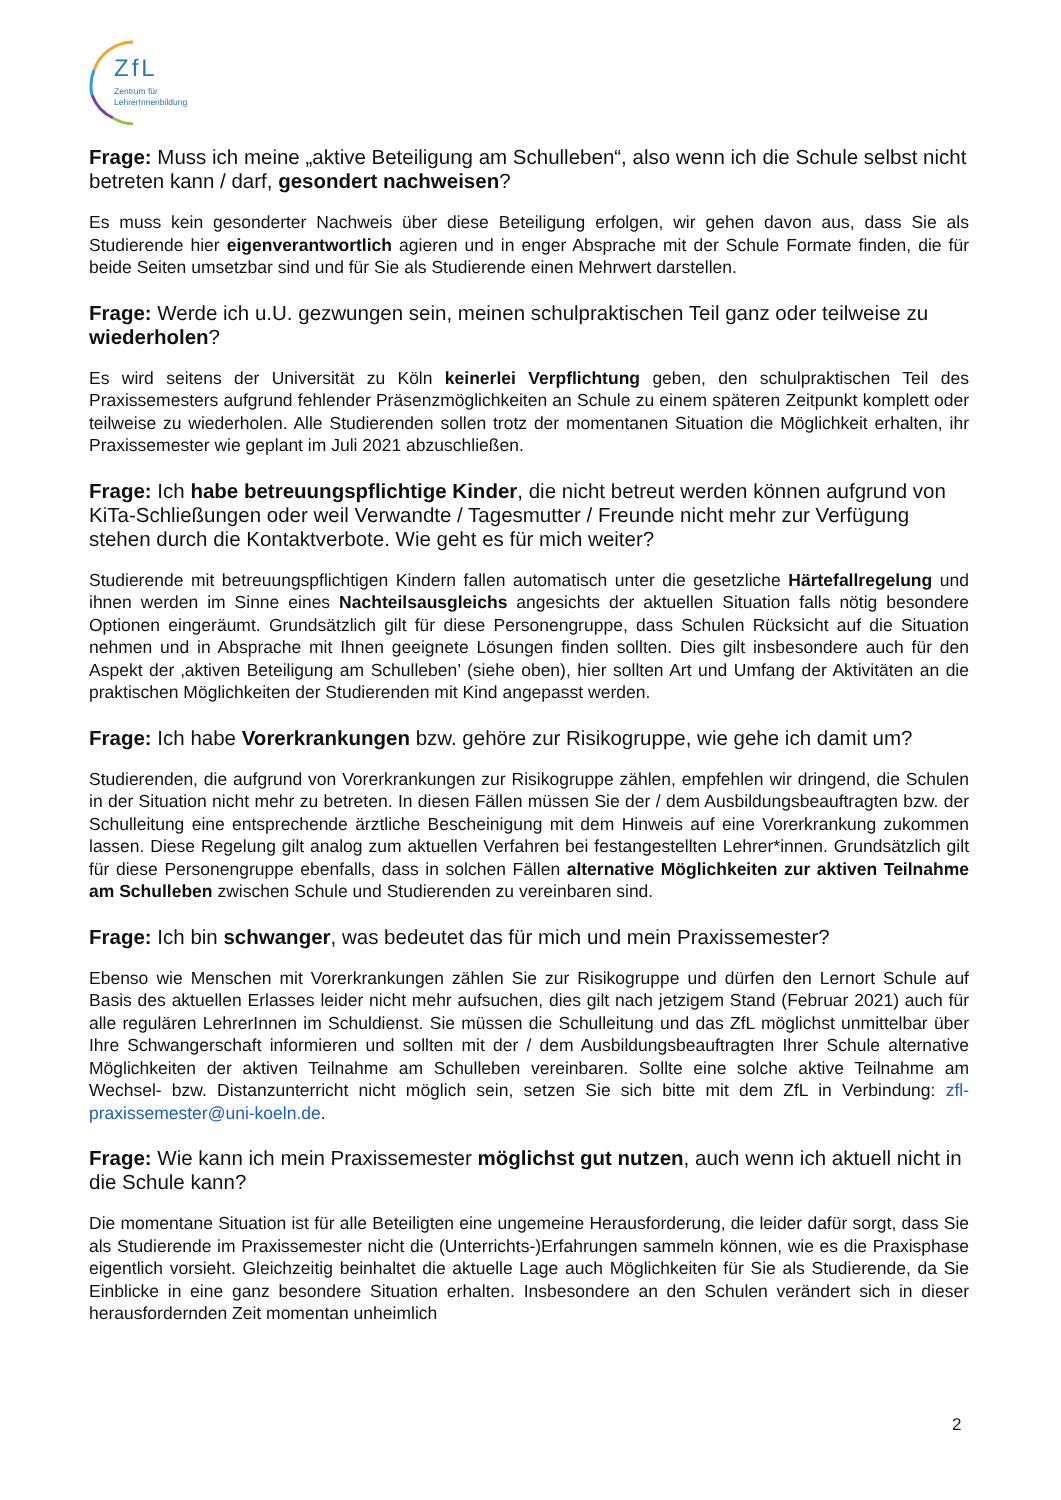ZfL
Zentrum für LehrerInnenbildung
Frage: Muss ich meine „aktive Beteiligung am Schulleben“, also wenn ich die Schule selbst nicht betreten kann / darf, gesondert nachweisen?
Es muss kein gesonderter Nachweis über diese Beteiligung erfolgen, wir gehen davon aus, dass Sie als Studierende hier eigenverantwortlich agieren und in enger Absprache mit der Schule Formate finden, die für beide Seiten umsetzbar sind und für Sie als Studierende einen Mehrwert darstellen.
Frage: Werde ich u.U. gezwungen sein, meinen schulpraktischen Teil ganz oder teilweise zu wiederholen?
Es wird seitens der Universität zu Köln keinerlei Verpflichtung geben, den schulpraktischen Teil des Praxissemesters aufgrund fehlender Präsenzmöglichkeiten an Schule zu einem späteren Zeitpunkt komplett oder teilweise zu wiederholen. Alle Studierenden sollen trotz der momentanen Situation die Möglichkeit erhalten, ihr Praxissemester wie geplant im Juli 2021 abzuschließen.
Frage: Ich habe betreuungspflichtige Kinder, die nicht betreut werden können aufgrund von KiTa-Schließungen oder weil Verwandte / Tagesmutter / Freunde nicht mehr zur Verfügung stehen durch die Kontaktverbote. Wie geht es für mich weiter?
Studierende mit betreuungspflichtigen Kindern fallen automatisch unter die gesetzliche Härtefallregelung und ihnen werden im Sinne eines Nachteilsausgleichs angesichts der aktuellen Situation falls nötig besondere Optionen eingeräumt. Grundsätzlich gilt für diese Personengruppe, dass Schulen Rücksicht auf die Situation nehmen und in Absprache mit Ihnen geeignete Lösungen finden sollten. Dies gilt insbesondere auch für den Aspekt der ‚aktiven Beteiligung am Schulleben’ (siehe oben), hier sollten Art und Umfang der Aktivitäten an die praktischen Möglichkeiten der Studierenden mit Kind angepasst werden.
Frage: Ich habe Vorerkrankungen bzw. gehöre zur Risikogruppe, wie gehe ich damit um?
Studierenden, die aufgrund von Vorerkrankungen zur Risikogruppe zählen, empfehlen wir dringend, die Schulen in der Situation nicht mehr zu betreten. In diesen Fällen müssen Sie der / dem Ausbildungsbeauftragten bzw. der Schulleitung eine entsprechende ärztliche Bescheinigung mit dem Hinweis auf eine Vorerkrankung zukommen lassen. Diese Regelung gilt analog zum aktuellen Verfahren bei festangestellten Lehrer*innen. Grundsätzlich gilt für diese Personengruppe ebenfalls, dass in solchen Fällen alternative Möglichkeiten zur aktiven Teilnahme am Schulleben zwischen Schule und Studierenden zu vereinbaren sind.
Frage: Ich bin schwanger, was bedeutet das für mich und mein Praxissemester?
Ebenso wie Menschen mit Vorerkrankungen zählen Sie zur Risikogruppe und dürfen den Lernort Schule auf Basis des aktuellen Erlasses leider nicht mehr aufsuchen, dies gilt nach jetzigem Stand (Februar 2021) auch für alle regulären LehrerInnen im Schuldienst. Sie müssen die Schulleitung und das ZfL möglichst unmittelbar über Ihre Schwangerschaft informieren und sollten mit der / dem Ausbildungsbeauftragten Ihrer Schule alternative Möglichkeiten der aktiven Teilnahme am Schulleben vereinbaren. Sollte eine solche aktive Teilnahme am Wechsel- bzw. Distanzunterricht nicht möglich sein, setzen Sie sich bitte mit dem ZfL in Verbindung: zfl-praxissemester@uni-koeln.de.
Frage: Wie kann ich mein Praxissemester möglichst gut nutzen, auch wenn ich aktuell nicht in die Schule kann?
Die momentane Situation ist für alle Beteiligten eine ungemeine Herausforderung, die leider dafür sorgt, dass Sie als Studierende im Praxissemester nicht die (Unterrichts-)Erfahrungen sammeln können, wie es die Praxisphase eigentlich vorsieht. Gleichzeitig beinhaltet die aktuelle Lage auch Möglichkeiten für Sie als Studierende, da Sie Einblicke in eine ganz besondere Situation erhalten. Insbesondere an den Schulen verändert sich in dieser herausfordernden Zeit momentan unheimlich
2